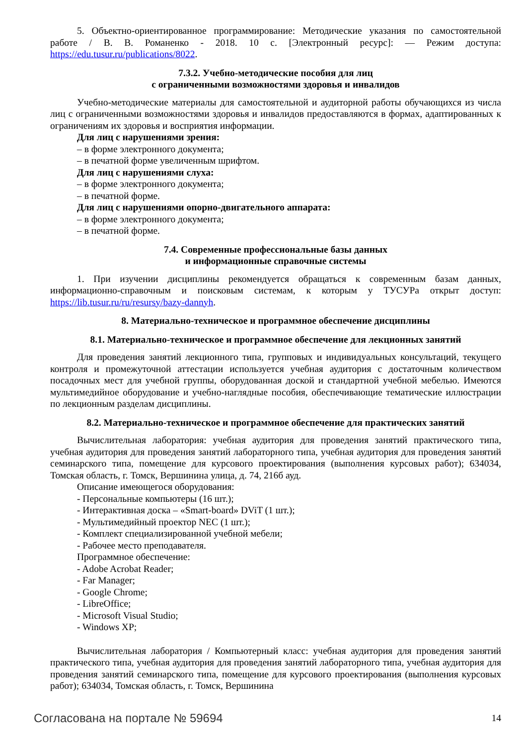5. Объектно-ориентированное программирование: Методические указания по самостоятельной работе / В. В. Романенко - 2018. 10 с. [Электронный ресурс]: — Режим доступа: https://edu.tusur.ru/publications/8022.
7.3.2. Учебно-методические пособия для лиц
с ограниченными возможностями здоровья и инвалидов
Учебно-методические материалы для самостоятельной и аудиторной работы обучающихся из числа лиц с ограниченными возможностями здоровья и инвалидов предоставляются в формах, адаптированных к ограничениям их здоровья и восприятия информации.
Для лиц с нарушениями зрения:
– в форме электронного документа;
– в печатной форме увеличенным шрифтом.
Для лиц с нарушениями слуха:
– в форме электронного документа;
– в печатной форме.
Для лиц с нарушениями опорно-двигательного аппарата:
– в форме электронного документа;
– в печатной форме.
7.4. Современные профессиональные базы данных
и информационные справочные системы
1. При изучении дисциплины рекомендуется обращаться к современным базам данных, информационно-справочным и поисковым системам, к которым у ТУСУРа открыт доступ: https://lib.tusur.ru/ru/resursy/bazy-dannyh.
8. Материально-техническое и программное обеспечение дисциплины
8.1. Материально-техническое и программное обеспечение для лекционных занятий
Для проведения занятий лекционного типа, групповых и индивидуальных консультаций, текущего контроля и промежуточной аттестации используется учебная аудитория с достаточным количеством посадочных мест для учебной группы, оборудованная доской и стандартной учебной мебелью. Имеются мультимедийное оборудование и учебно-наглядные пособия, обеспечивающие тематические иллюстрации по лекционным разделам дисциплины.
8.2. Материально-техническое и программное обеспечение для практических занятий
Вычислительная лаборатория: учебная аудитория для проведения занятий практического типа, учебная аудитория для проведения занятий лабораторного типа, учебная аудитория для проведения занятий семинарского типа, помещение для курсового проектирования (выполнения курсовых работ); 634034, Томская область, г. Томск, Вершинина улица, д. 74, 216б ауд.
Описание имеющегося оборудования:
- Персональные компьютеры (16 шт.);
- Интерактивная доска – «Smart-board» DViT (1 шт.);
- Мультимедийный проектор NEC (1 шт.);
- Комплект специализированной учебной мебели;
- Рабочее место преподавателя.
Программное обеспечение:
- Adobe Acrobat Reader;
- Far Manager;
- Google Chrome;
- LibreOffice;
- Microsoft Visual Studio;
- Windows XP;
Вычислительная лаборатория / Компьютерный класс: учебная аудитория для проведения занятий практического типа, учебная аудитория для проведения занятий лабораторного типа, учебная аудитория для проведения занятий семинарского типа, помещение для курсового проектирования (выполнения курсовых работ); 634034, Томская область, г. Томск, Вершинина
Согласована на портале № 59694 14